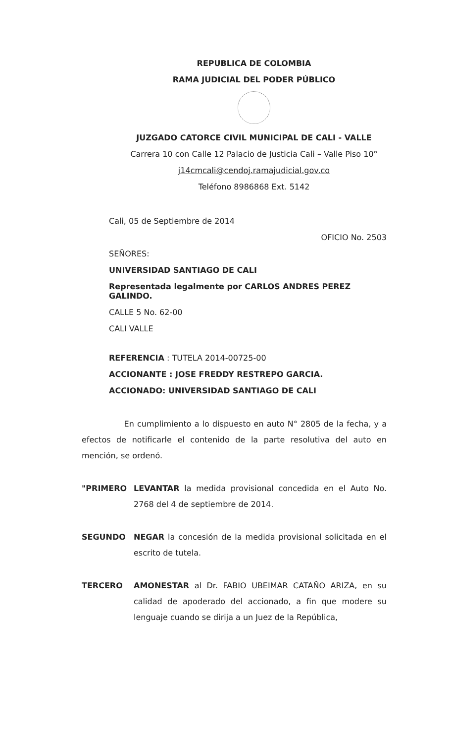REPUBLICA DE COLOMBIA
RAMA JUDICIAL DEL PODER PÚBLICO
JUZGADO CATORCE CIVIL MUNICIPAL DE CALI - VALLE
Carrera 10 con Calle 12 Palacio de Justicia Cali – Valle Piso 10°
j14cmcali@cendoj.ramajudicial.gov.co
Teléfono 8986868 Ext. 5142
Cali, 05 de Septiembre de 2014
OFICIO No. 2503
SEÑORES:
UNIVERSIDAD SANTIAGO DE CALI
Representada legalmente por CARLOS ANDRES PEREZ GALINDO.
CALLE 5 No. 62-00
CALI VALLE
REFERENCIA : TUTELA 2014-00725-00
ACCIONANTE : JOSE FREDDY RESTREPO GARCIA.
ACCIONADO: UNIVERSIDAD SANTIAGO DE CALI
En cumplimiento a lo dispuesto en auto N° 2805 de la fecha, y a efectos de notificarle el contenido de la parte resolutiva del auto en mención, se ordenó.
"PRIMERO LEVANTAR la medida provisional concedida en el Auto No. 2768 del 4 de septiembre de 2014.
SEGUNDO NEGAR la concesión de la medida provisional solicitada en el escrito de tutela.
TERCERO AMONESTAR al Dr. FABIO UBEIMAR CATAÑO ARIZA, en su calidad de apoderado del accionado, a fin que modere su lenguaje cuando se dirija a un Juez de la República,